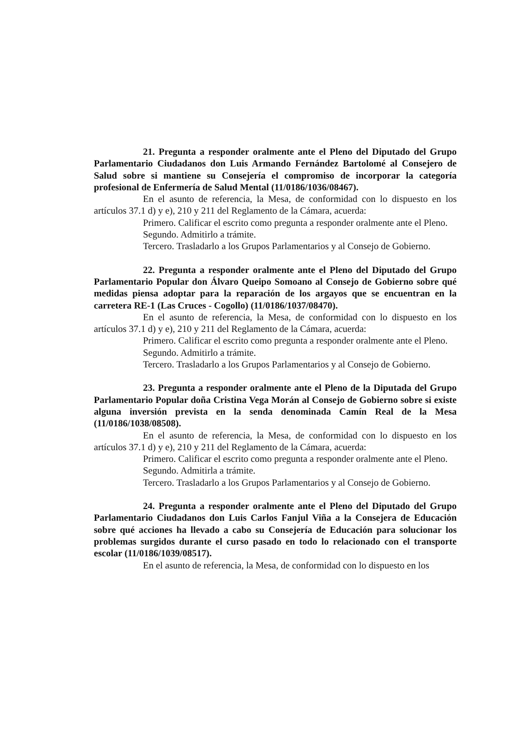21. Pregunta a responder oralmente ante el Pleno del Diputado del Grupo Parlamentario Ciudadanos don Luis Armando Fernández Bartolomé al Consejero de Salud sobre si mantiene su Consejería el compromiso de incorporar la categoría profesional de Enfermería de Salud Mental (11/0186/1036/08467).
En el asunto de referencia, la Mesa, de conformidad con lo dispuesto en los artículos 37.1 d) y e), 210 y 211 del Reglamento de la Cámara, acuerda:
Primero. Calificar el escrito como pregunta a responder oralmente ante el Pleno.
Segundo. Admitirlo a trámite.
Tercero. Trasladarlo a los Grupos Parlamentarios y al Consejo de Gobierno.
22. Pregunta a responder oralmente ante el Pleno del Diputado del Grupo Parlamentario Popular don Álvaro Queipo Somoano al Consejo de Gobierno sobre qué medidas piensa adoptar para la reparación de los argayos que se encuentran en la carretera RE-1 (Las Cruces - Cogollo) (11/0186/1037/08470).
En el asunto de referencia, la Mesa, de conformidad con lo dispuesto en los artículos 37.1 d) y e), 210 y 211 del Reglamento de la Cámara, acuerda:
Primero. Calificar el escrito como pregunta a responder oralmente ante el Pleno.
Segundo. Admitirlo a trámite.
Tercero. Trasladarlo a los Grupos Parlamentarios y al Consejo de Gobierno.
23. Pregunta a responder oralmente ante el Pleno de la Diputada del Grupo Parlamentario Popular doña Cristina Vega Morán al Consejo de Gobierno sobre si existe alguna inversión prevista en la senda denominada Camín Real de la Mesa (11/0186/1038/08508).
En el asunto de referencia, la Mesa, de conformidad con lo dispuesto en los artículos 37.1 d) y e), 210 y 211 del Reglamento de la Cámara, acuerda:
Primero. Calificar el escrito como pregunta a responder oralmente ante el Pleno.
Segundo. Admitirla a trámite.
Tercero. Trasladarlo a los Grupos Parlamentarios y al Consejo de Gobierno.
24. Pregunta a responder oralmente ante el Pleno del Diputado del Grupo Parlamentario Ciudadanos don Luis Carlos Fanjul Viña a la Consejera de Educación sobre qué acciones ha llevado a cabo su Consejería de Educación para solucionar los problemas surgidos durante el curso pasado en todo lo relacionado con el transporte escolar (11/0186/1039/08517).
En el asunto de referencia, la Mesa, de conformidad con lo dispuesto en los